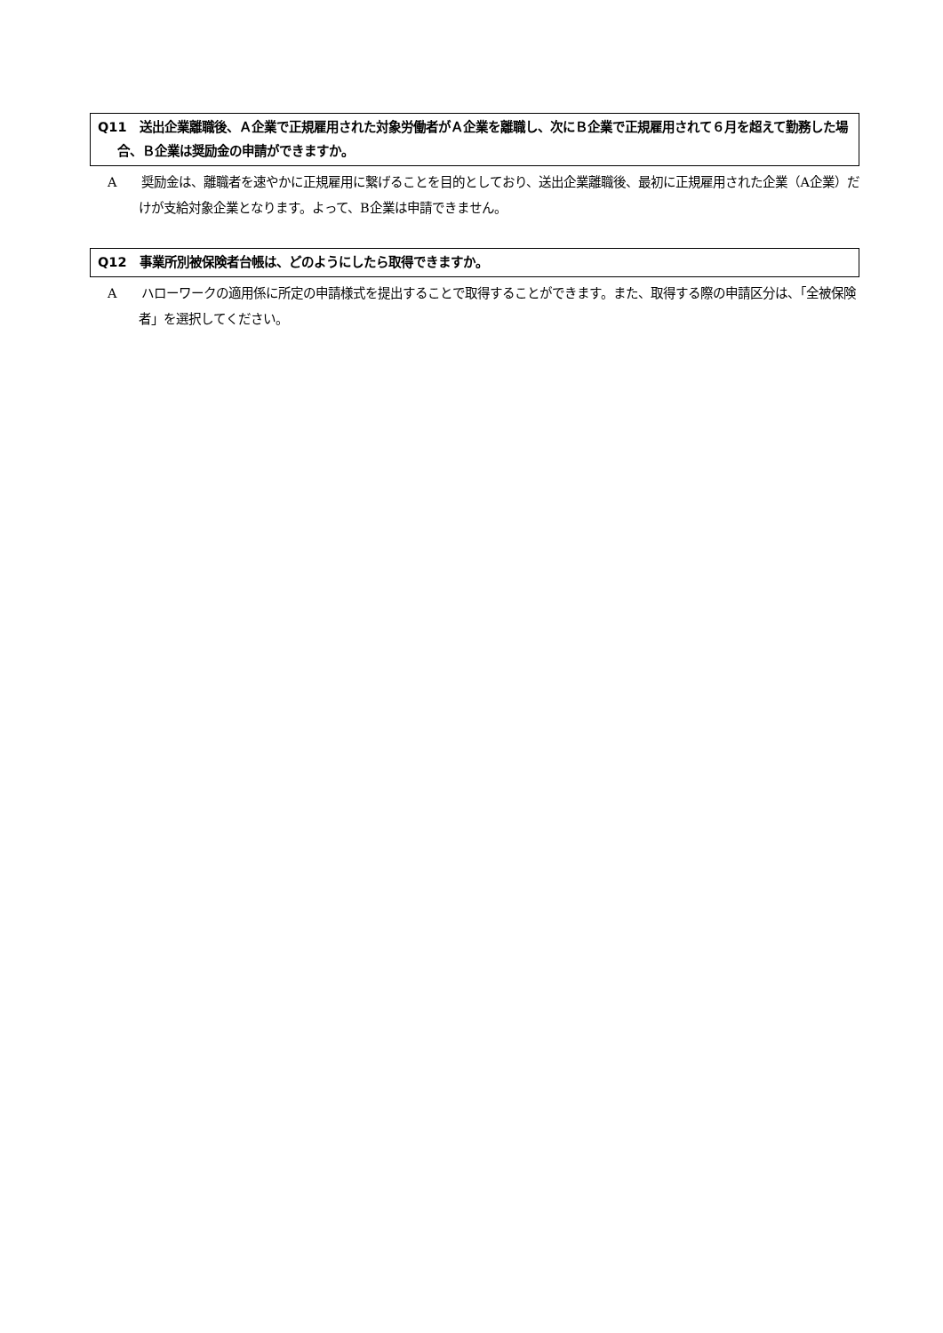Q11　送出企業離職後、Ａ企業で正規雇用された対象労働者がＡ企業を離職し、次にＢ企業で正規雇用されて６月を超えて勤務した場合、Ｂ企業は奨励金の申請ができますか。
A　　奨励金は、離職者を速やかに正規雇用に繋げることを目的としており、送出企業離職後、最初に正規雇用された企業（A企業）だけが支給対象企業となります。よって、B企業は申請できません。
Q12　事業所別被保険者台帳は、どのようにしたら取得できますか。
A　　ハローワークの適用係に所定の申請様式を提出することで取得することができます。また、取得する際の申請区分は、「全被保険者」を選択してください。